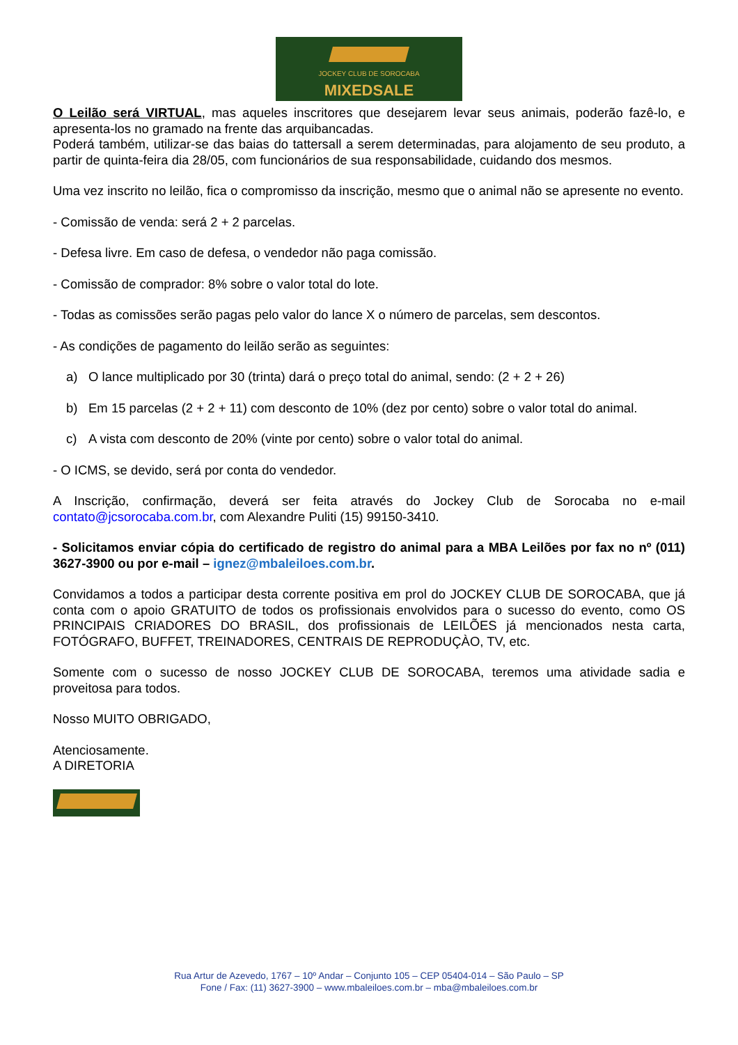JOCKEY CLUB DE SOROCABA
MIXEDSALE
O Leilão será VIRTUAL, mas aqueles inscritores que desejarem levar seus animais, poderão fazê-lo, e apresenta-los no gramado na frente das arquibancadas.
Poderá também, utilizar-se das baias do tattersall a serem determinadas, para alojamento de seu produto, a partir de quinta-feira dia 28/05, com funcionários de sua responsabilidade, cuidando dos mesmos.
Uma vez inscrito no leilão, fica o compromisso da inscrição, mesmo que o animal não se apresente no evento.
- Comissão de venda: será 2 + 2 parcelas.
- Defesa livre. Em caso de defesa, o vendedor não paga comissão.
- Comissão de comprador: 8% sobre o valor total do lote.
- Todas as comissões serão pagas pelo valor do lance X o número de parcelas, sem descontos.
- As condições de pagamento do leilão serão as seguintes:
a) O lance multiplicado por 30 (trinta) dará o preço total do animal, sendo: (2 + 2 + 26)
b) Em 15 parcelas (2 + 2 + 11) com desconto de 10% (dez por cento) sobre o valor total do animal.
c) A vista com desconto de 20% (vinte por cento) sobre o valor total do animal.
- O ICMS, se devido, será por conta do vendedor.
A Inscrição, confirmação, deverá ser feita através do Jockey Club de Sorocaba no e-mail contato@jcsorocaba.com.br, com Alexandre Puliti (15) 99150-3410.
- Solicitamos enviar cópia do certificado de registro do animal para a MBA Leilões por fax no nº (011) 3627-3900 ou por e-mail – ignez@mbaleiloes.com.br.
Convidamos a todos a participar desta corrente positiva em prol do JOCKEY CLUB DE SOROCABA, que já conta com o apoio GRATUITO de todos os profissionais envolvidos para o sucesso do evento, como OS PRINCIPAIS CRIADORES DO BRASIL, dos profissionais de LEILÕES já mencionados nesta carta, FOTÓGRAFO, BUFFET, TREINADORES, CENTRAIS DE REPRODUÇÀO, TV, etc.
Somente com o sucesso de nosso JOCKEY CLUB DE SOROCABA, teremos uma atividade sadia e proveitosa para todos.
Nosso MUITO OBRIGADO,
Atenciosamente.
A DIRETORIA
Rua Artur de Azevedo, 1767 – 10º Andar – Conjunto 105 – CEP 05404-014 – São Paulo – SP
Fone / Fax: (11) 3627-3900 – www.mbaleiloes.com.br – mba@mbaleiloes.com.br